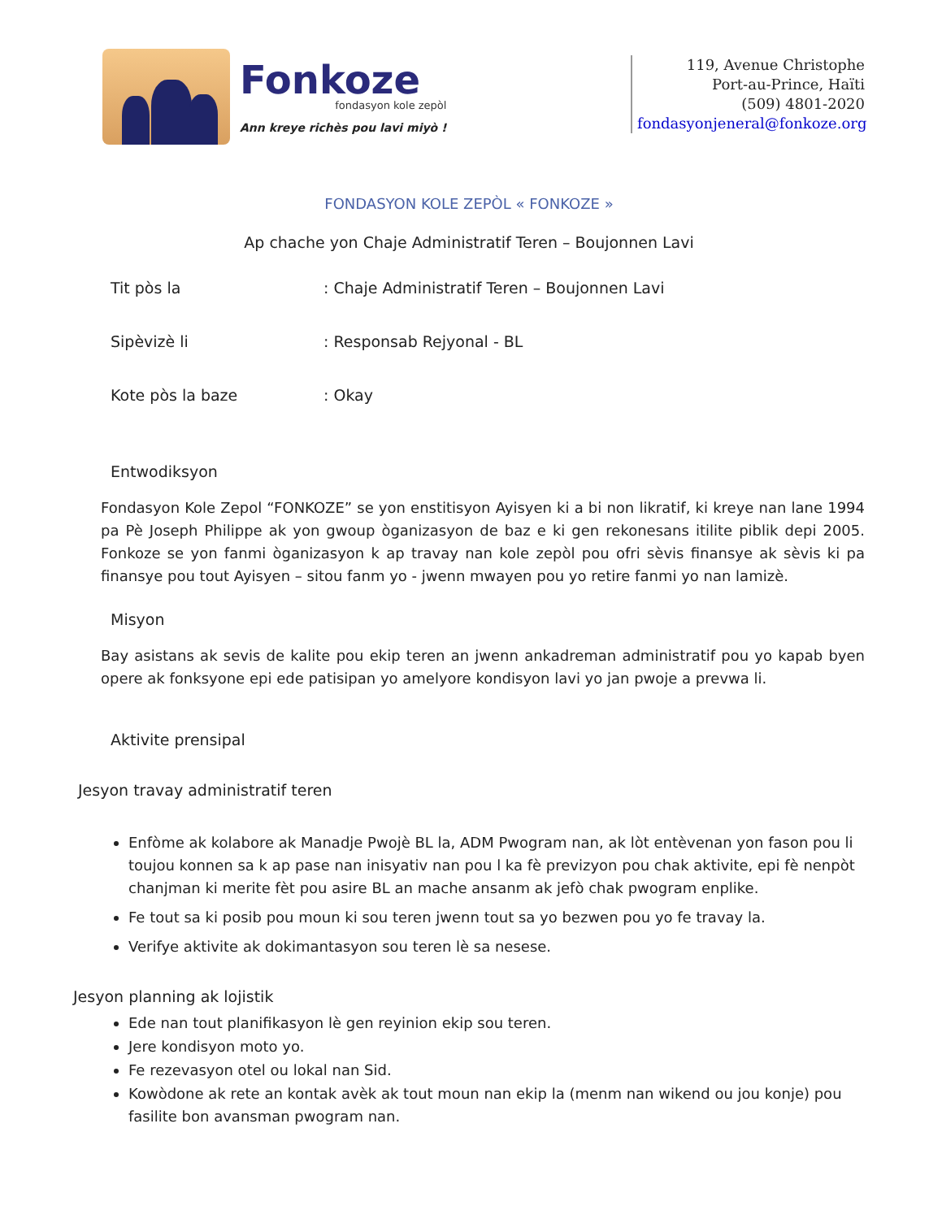Fonkoze
fondasyon kole zepòl
Ann kreye richès pou lavi miyò !
119, Avenue Christophe
Port-au-Prince, Haïti
(509) 4801-2020
fondasyonjeneral@fonkoze.org
FONDASYON KOLE ZEPÒL « FONKOZE »
Ap chache yon Chaje Administratif Teren – Boujonnen Lavi
Tit pòs la : Chaje Administratif Teren – Boujonnen Lavi
Sipèvizè li : Responsab Rejyonal - BL
Kote pòs la baze : Okay
Entwodiksyon
Fondasyon Kole Zepol “FONKOZE” se yon enstitisyon Ayisyen ki a bi non likratif, ki kreye nan lane 1994 pa Pè Joseph Philippe ak yon gwoup òganizasyon de baz e ki gen rekonesans itilite piblik depi 2005. Fonkoze se yon fanmi òganizasyon k ap travay nan kole zepòl pou ofri sèvis finansye ak sèvis ki pa finansye pou tout Ayisyen – sitou fanm yo - jwenn mwayen pou yo retire fanmi yo nan lamizè.
Misyon
Bay asistans ak sevis de kalite pou ekip teren an jwenn ankadreman administratif pou yo kapab byen opere ak fonksyone epi ede patisipan yo amelyore kondisyon lavi yo jan pwoje a prevwa li.
Aktivite prensipal
Jesyon travay administratif teren
Enfòme ak kolabore ak Manadje Pwojè BL la, ADM Pwogram nan, ak lòt entèvenan yon fason pou li toujou konnen sa k ap pase nan inisyativ nan pou l ka fè previzyon pou chak aktivite, epi fè nenpòt chanjman ki merite fèt pou asire BL an mache ansanm ak jefò chak pwogram enplike.
Fe tout sa ki posib pou moun ki sou teren jwenn tout sa yo bezwen pou yo fe travay la.
Verifye aktivite ak dokimantasyon sou teren lè sa nesese.
Jesyon planning ak lojistik
Ede nan tout planifikasyon lè gen reyinion ekip sou teren.
Jere kondisyon moto yo.
Fe rezevasyon otel ou lokal nan Sid.
Kowòdone ak rete an kontak avèk ak tout moun nan ekip la (menm nan wikend ou jou konje) pou fasilite bon avansman pwogram nan.